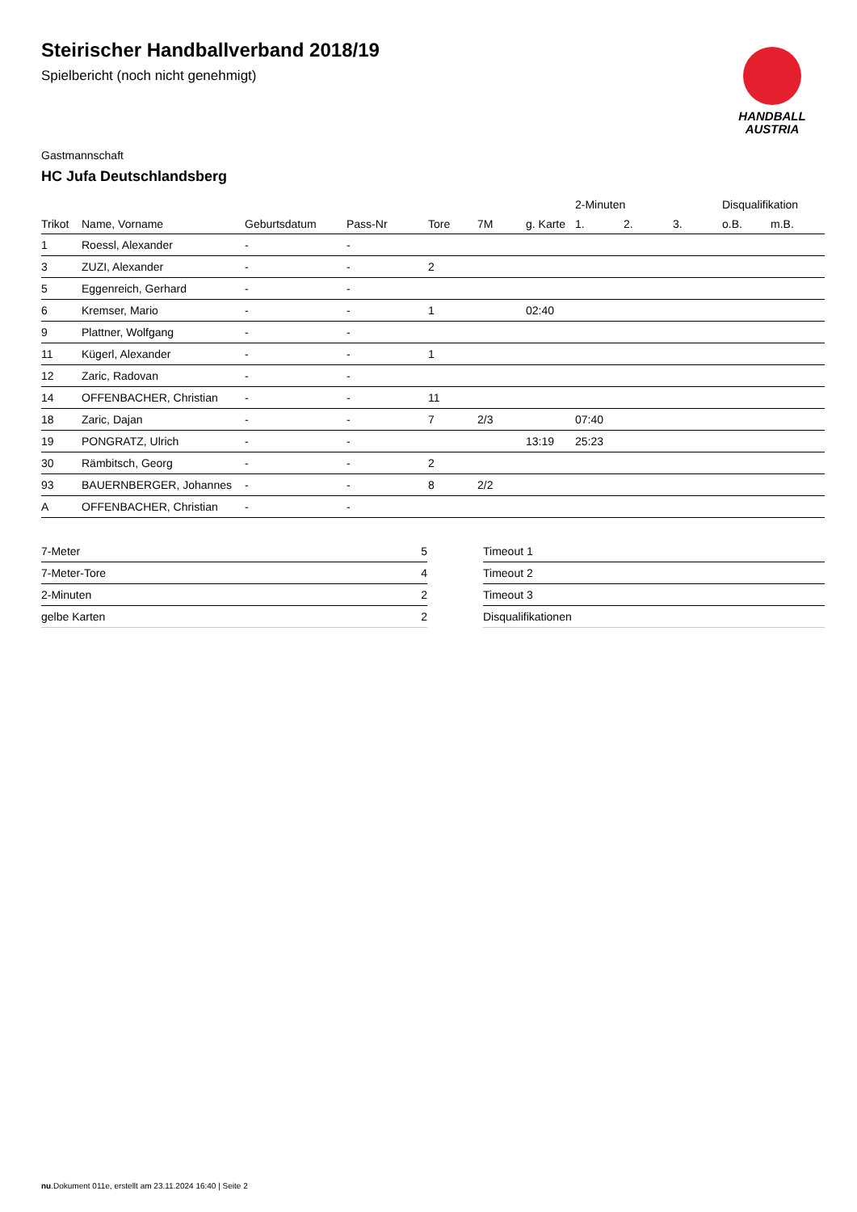Steirischer Handballverband 2018/19
Spielbericht (noch nicht genehmigt)
HANDBALL
AUSTRIA
Gastmannschaft
HC Jufa Deutschlandsberg
| | | | | | | | 2-Minuten | | | Disqualifikation | |
| --- | --- | --- | --- | --- | --- | --- | --- | --- | --- | --- | --- |
| Trikot | Name, Vorname | Geburtsdatum | Pass-Nr | Tore | 7M | g. Karte | 1. | 2. | 3. | o.B. | m.B. |
| 1 | Roessl, Alexander | - | - | | | | | | | | |
| 3 | ZUZI, Alexander | - | - | 2 | | | | | | | |
| 5 | Eggenreich, Gerhard | - | - | | | | | | | | |
| 6 | Kremser, Mario | - | - | 1 | | 02:40 | | | | | |
| 9 | Plattner, Wolfgang | - | - | | | | | | | | |
| 11 | Kügerl, Alexander | - | - | 1 | | | | | | | |
| 12 | Zaric, Radovan | - | - | | | | | | | | |
| 14 | OFFENBACHER, Christian | - | - | 11 | | | | | | | |
| 18 | Zaric, Dajan | - | - | 7 | 2/3 | | 07:40 | | | | |
| 19 | PONGRATZ, Ulrich | - | - | | | 13:19 | 25:23 | | | | |
| 30 | Rämbitsch, Georg | - | - | 2 | | | | | | | |
| 93 | BAUERNBERGER, Johannes | - | - | 8 | 2/2 | | | | | | |
| A | OFFENBACHER, Christian | - | - | | | | | | | | |
| 7-Meter | 5 |
| 7-Meter-Tore | 4 |
| 2-Minuten | 2 |
| gelbe Karten | 2 |
| Timeout 1 |
| Timeout 2 |
| Timeout 3 |
| Disqualifikationen |
nu.Dokument 011e, erstellt am 23.11.2024 16:40 | Seite 2